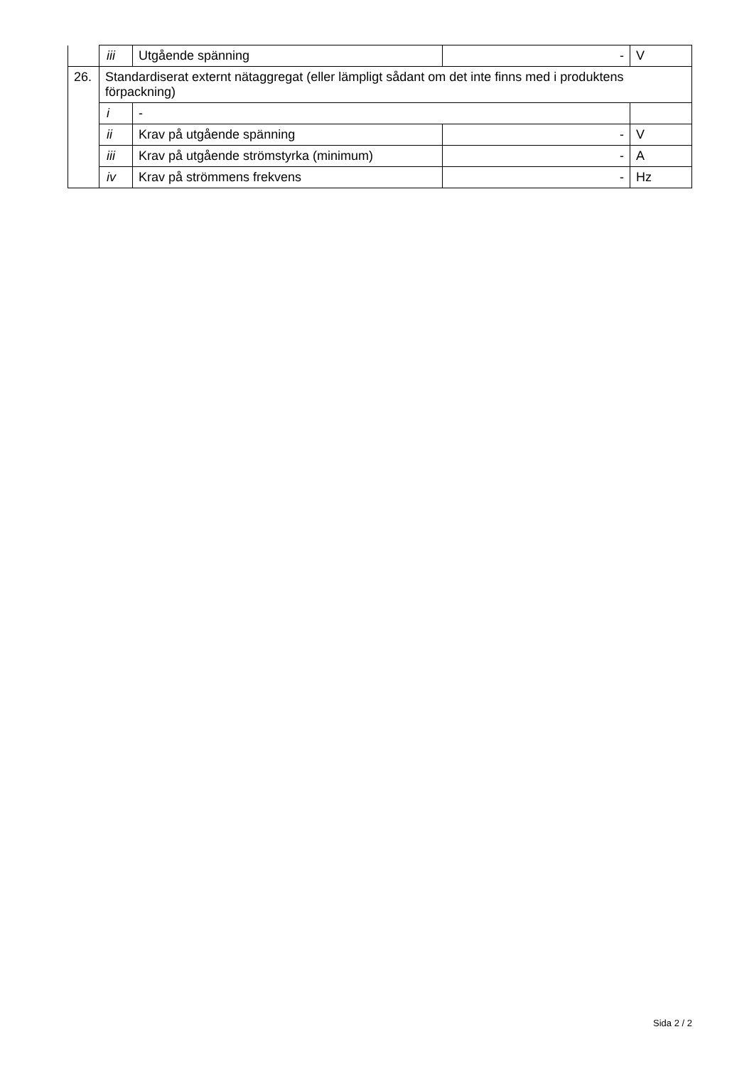| | iii | Utgående spänning | - | V |
| 26. | Standardiserat externt nätaggregat (eller lämpligt sådant om det inte finns med i produktens förpackning) | | | |
| | i | - | | |
| | ii | Krav på utgående spänning | - | V |
| | iii | Krav på utgående strömstyrka (minimum) | - | A |
| | iv | Krav på strömmens frekvens | - | Hz |
Sida 2 / 2